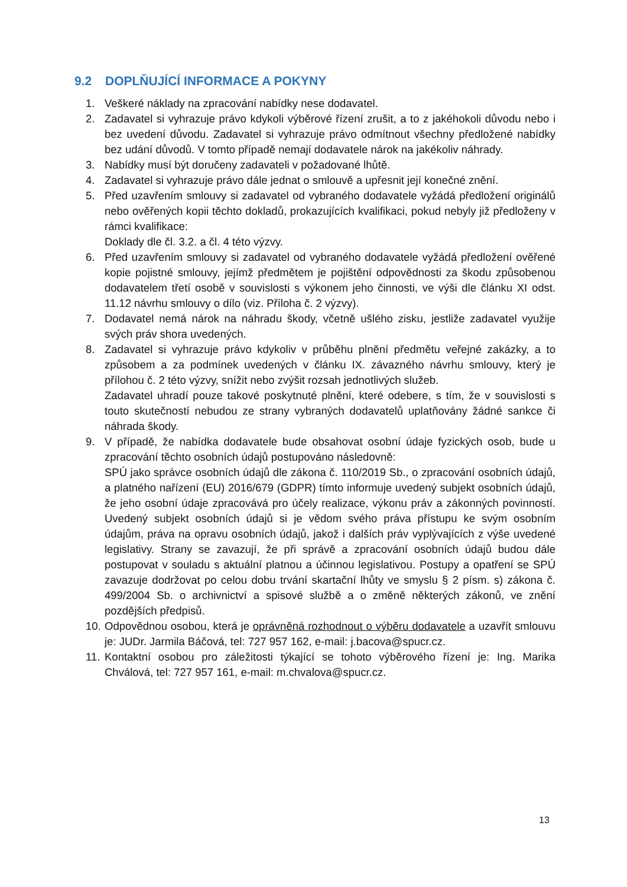9.2 DOPLŇUJÍCÍ INFORMACE A POKYNY
1. Veškeré náklady na zpracování nabídky nese dodavatel.
2. Zadavatel si vyhrazuje právo kdykoli výběrové řízení zrušit, a to z jakéhokoli důvodu nebo i bez uvedení důvodu. Zadavatel si vyhrazuje právo odmítnout všechny předložené nabídky bez udání důvodů. V tomto případě nemají dodavatele nárok na jakékoliv náhrady.
3. Nabídky musí být doručeny zadavateli v požadované lhůtě.
4. Zadavatel si vyhrazuje právo dále jednat o smlouvě a upřesnit její konečné znění.
5. Před uzavřením smlouvy si zadavatel od vybraného dodavatele vyžádá předložení originálů nebo ověřených kopii těchto dokladů, prokazujících kvalifikaci, pokud nebyly již předloženy v rámci kvalifikace:
Doklady dle čl. 3.2. a čl. 4 této výzvy.
6. Před uzavřením smlouvy si zadavatel od vybraného dodavatele vyžádá předložení ověřené kopie pojistné smlouvy, jejímž předmětem je pojištění odpovědnosti za škodu způsobenou dodavatelem třetí osobě v souvislosti s výkonem jeho činnosti, ve výši dle článku XI odst. 11.12 návrhu smlouvy o dílo (viz. Příloha č. 2 výzvy).
7. Dodavatel nemá nárok na náhradu škody, včetně ušlého zisku, jestliže zadavatel využije svých práv shora uvedených.
8. Zadavatel si vyhrazuje právo kdykoliv v průběhu plnění předmětu veřejné zakázky, a to způsobem a za podmínek uvedených v článku IX. závazného návrhu smlouvy, který je přílohou č. 2 této výzvy, snížit nebo zvýšit rozsah jednotlivých služeb.
Zadavatel uhradí pouze takové poskytnuté plnění, které odebere, s tím, že v souvislosti s touto skutečností nebudou ze strany vybraných dodavatelů uplatňovány žádné sankce či náhrada škody.
9. V případě, že nabídka dodavatele bude obsahovat osobní údaje fyzických osob, bude u zpracování těchto osobních údajů postupováno následovně:
SPÚ jako správce osobních údajů dle zákona č. 110/2019 Sb., o zpracování osobních údajů, a platného nařízení (EU) 2016/679 (GDPR) tímto informuje uvedený subjekt osobních údajů, že jeho osobní údaje zpracovává pro účely realizace, výkonu práv a zákonných povinností. Uvedený subjekt osobních údajů si je vědom svého práva přístupu ke svým osobním údajům, práva na opravu osobních údajů, jakož i dalších práv vyplývajících z výše uvedené legislativy. Strany se zavazují, že při správě a zpracování osobních údajů budou dále postupovat v souladu s aktuální platnou a účinnou legislativou. Postupy a opatření se SPÚ zavazuje dodržovat po celou dobu trvání skartační lhůty ve smyslu § 2 písm. s) zákona č. 499/2004 Sb. o archivnictví a spisové službě a o změně některých zákonů, ve znění pozdějších předpisů.
10.
Odpovědnou osobou, která je oprávněná rozhodnout o výběru dodavatele a uzavřít smlouvu je: JUDr. Jarmila Báčová, tel: 727 957 162, e-mail: j.bacova@spucr.cz.
11.
Kontaktní osobou pro záležitosti týkající se tohoto výběrového řízení je: Ing. Marika Chválová, tel: 727 957 161, e-mail: m.chvalova@spucr.cz.
13